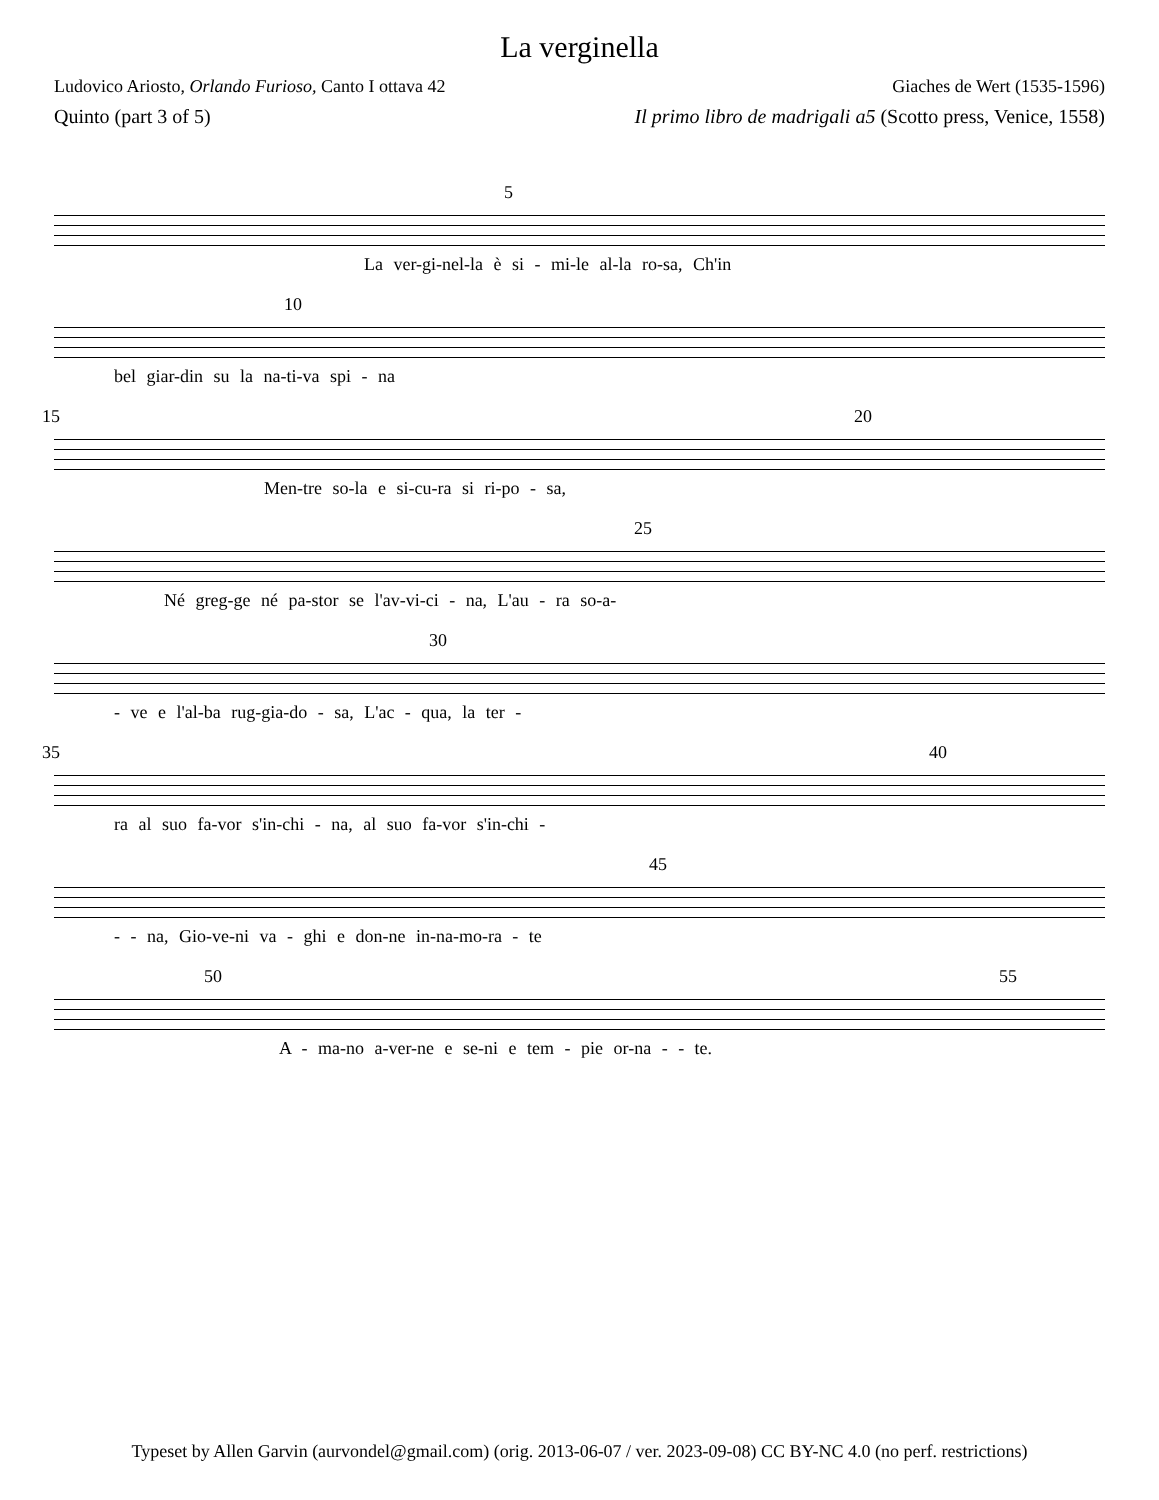La verginella
Ludovico Ariosto, Orlando Furioso, Canto I ottava 42 Giaches de Wert (1535-1596)
Quinto (part 3 of 5) Il primo libro de madrigali a5 (Scotto press, Venice, 1558)
5
La ver-gi-nel-la è si - mi-le al-la ro-sa, Ch'in
10
bel giar-din su la na-ti-va spi - na
15 20
Men-tre so-la e si-cu-ra si ri-po - sa,
25
Né greg-ge né pa-stor se l'av-vi-ci - na, L'au - ra so-a-
30
- ve e l'al-ba rug-gia-do - sa, L'ac - qua, la ter -
35 40
ra al suo fa-vor s'in-chi - na, al suo fa-vor s'in-chi -
45
- - na, Gio-ve-ni va - ghi e don-ne in-na-mo-ra - te
50 55
A - ma-no a-ver-ne e se-ni e tem - pie or-na - - te.
Typeset by Allen Garvin (aurvondel@gmail.com) (orig. 2013-06-07 / ver. 2023-09-08) CC BY-NC 4.0 (no perf. restrictions)